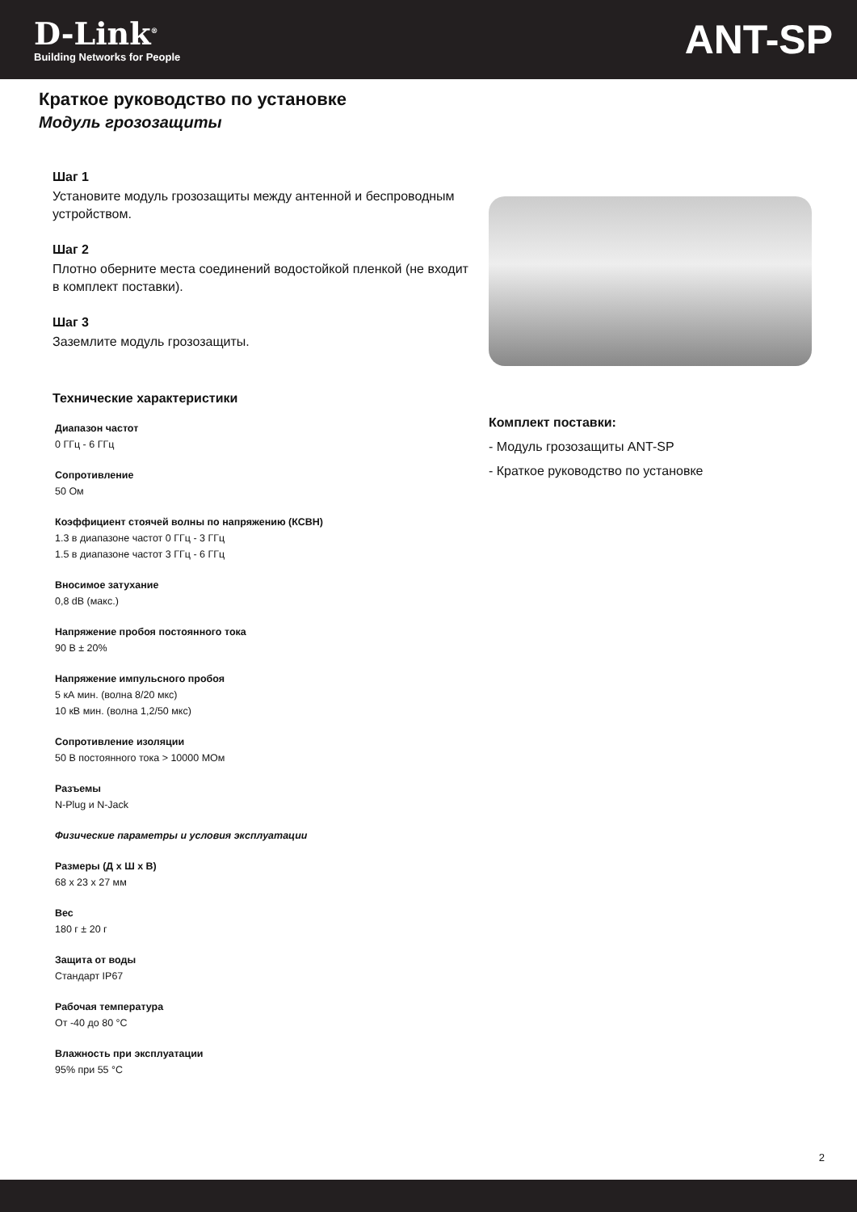D-Link<sup>®</sup>
Building Networks for People
ANT-SP
Краткое руководство по установке
Модуль грозозащиты
Шаг 1
Установите модуль грозозащиты между антенной и беспроводным устройством.
Шаг 2
Плотно оберните места соединений водостойкой пленкой (не входит в комплект поставки).
Шаг 3
Заземлите модуль грозозащиты.
Технические характеристики
Диапазон частот
0 ГГц - 6 ГГц
Сопротивление
50 Ом
Коэффициент стоячей волны по напряжению (КСВН)
1.3 в диапазоне частот 0 ГГц - 3 ГГц
1.5 в диапазоне частот 3 ГГц - 6 ГГц
Вносимое затухание
0,8 dB (макс.)
Напряжение пробоя постоянного тока
90 В ± 20%
Напряжение импульсного пробоя
5 кА мин. (волна 8/20 мкс)
10 кВ мин. (волна 1,2/50 мкс)
Сопротивление изоляции
50 В постоянного тока > 10000 МОм
Разъемы
N-Plug и N-Jack
Физические параметры и условия эксплуатации
Размеры (Д x Ш x В)
68 x 23 x 27 мм
Вес
180 г ± 20 г
Защита от воды
Стандарт IP67
Рабочая температура
От -40 до 80 °C
Влажность при эксплуатации
95% при 55 °C
Комплект поставки:
- Модуль грозозащиты ANT-SP
- Краткое руководство по установке
2